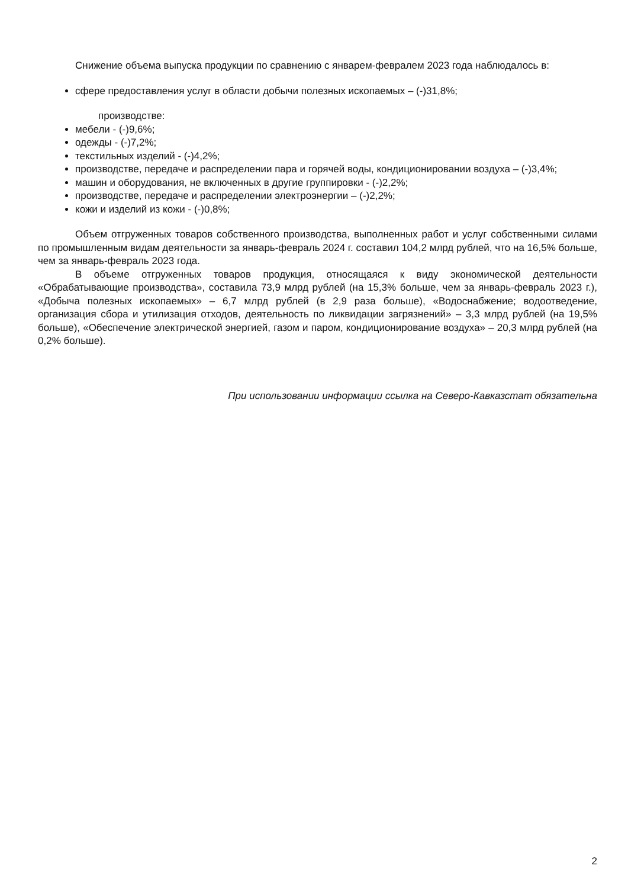Снижение объема выпуска продукции по сравнению с январем-февралем 2023 года наблюдалось в:
сфере предоставления услуг в области добычи полезных ископаемых – (-)31,8%;
производстве:
мебели - (-)9,6%;
одежды - (-)7,2%;
текстильных изделий - (-)4,2%;
производстве, передаче и распределении пара и горячей воды, кондиционировании воздуха – (-)3,4%;
машин и оборудования, не включенных в другие группировки - (-)2,2%;
производстве, передаче и распределении электроэнергии – (-)2,2%;
кожи и изделий из кожи - (-)0,8%;
Объем отгруженных товаров собственного производства, выполненных работ и услуг собственными силами по промышленным видам деятельности за январь-февраль 2024 г. составил 104,2 млрд рублей, что на 16,5% больше, чем за январь-февраль 2023 года.
В объеме отгруженных товаров продукция, относящаяся к виду экономической деятельности «Обрабатывающие производства», составила 73,9 млрд рублей (на 15,3% больше, чем за январь-февраль 2023 г.), «Добыча полезных ископаемых» – 6,7 млрд рублей (в 2,9 раза больше), «Водоснабжение; водоотведение, организация сбора и утилизация отходов, деятельность по ликвидации загрязнений» – 3,3 млрд рублей (на 19,5% больше), «Обеспечение электрической энергией, газом и паром, кондиционирование воздуха» – 20,3 млрд рублей (на 0,2% больше).
При использовании информации ссылка на Северо-Кавказстат обязательна
2